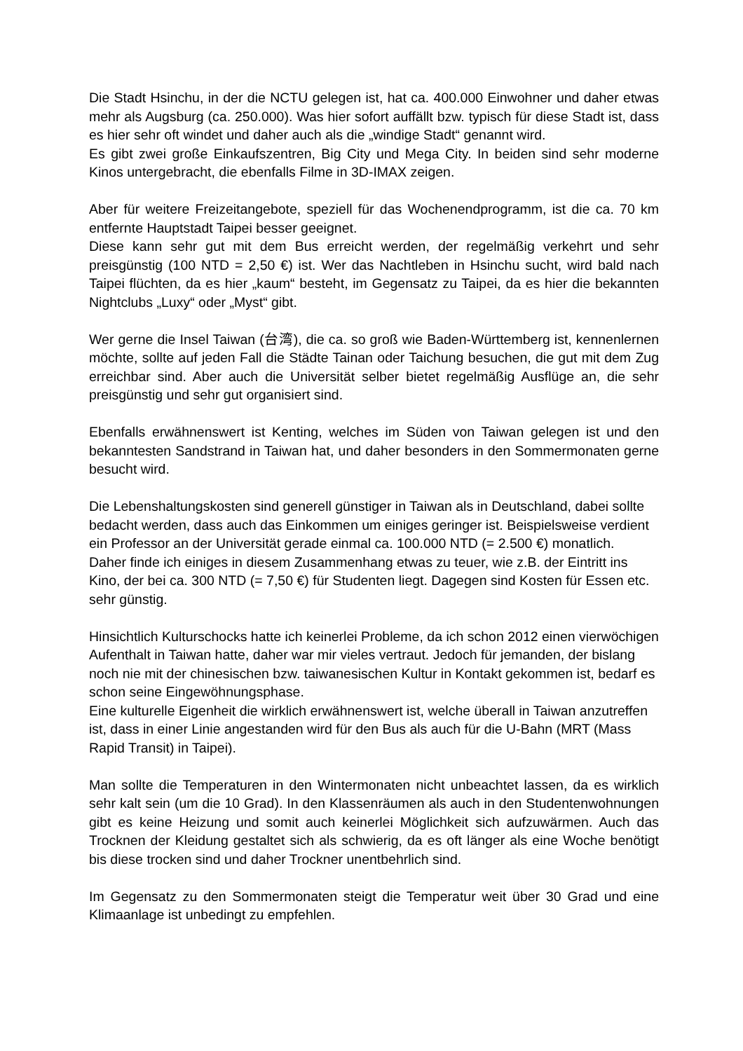Die Stadt Hsinchu, in der die NCTU gelegen ist, hat ca. 400.000 Einwohner und daher etwas mehr als Augsburg (ca. 250.000). Was hier sofort auffällt bzw. typisch für diese Stadt ist, dass es hier sehr oft windet und daher auch als die „windige Stadt“ genannt wird.
Es gibt zwei große Einkaufszentren, Big City und Mega City. In beiden sind sehr moderne Kinos untergebracht, die ebenfalls Filme in 3D-IMAX zeigen.
Aber für weitere Freizeitangebote, speziell für das Wochenendprogramm, ist die ca. 70 km entfernte Hauptstadt Taipei besser geeignet.
Diese kann sehr gut mit dem Bus erreicht werden, der regelmäßig verkehrt und sehr preisgünstig (100 NTD = 2,50 €) ist. Wer das Nachtleben in Hsinchu sucht, wird bald nach Taipei flüchten, da es hier „kaum“ besteht, im Gegensatz zu Taipei, da es hier die bekannten Nightclubs „Luxy“ oder „Myst“ gibt.
Wer gerne die Insel Taiwan (台湾), die ca. so groß wie Baden-Württemberg ist, kennenlernen möchte, sollte auf jeden Fall die Städte Tainan oder Taichung besuchen, die gut mit dem Zug erreichbar sind. Aber auch die Universität selber bietet regelmäßig Ausflüge an, die sehr preisgünstig und sehr gut organisiert sind.
Ebenfalls erwähnenswert ist Kenting, welches im Süden von Taiwan gelegen ist und den bekanntesten Sandstrand in Taiwan hat, und daher besonders in den Sommermonaten gerne besucht wird.
Die Lebenshaltungskosten sind generell günstiger in Taiwan als in Deutschland, dabei sollte bedacht werden, dass auch das Einkommen um einiges geringer ist. Beispielsweise verdient ein Professor an der Universität gerade einmal ca. 100.000 NTD (= 2.500 €) monatlich.
Daher finde ich einiges in diesem Zusammenhang etwas zu teuer, wie z.B. der Eintritt ins Kino, der bei ca. 300 NTD (= 7,50 €) für Studenten liegt. Dagegen sind Kosten für Essen etc. sehr günstig.
Hinsichtlich Kulturschocks hatte ich keinerlei Probleme, da ich schon 2012 einen vierwöchigen Aufenthalt in Taiwan hatte, daher war mir vieles vertraut. Jedoch für jemanden, der bislang noch nie mit der chinesischen bzw. taiwanesischen Kultur in Kontakt gekommen ist, bedarf es schon seine Eingewöhnungsphase.
Eine kulturelle Eigenheit die wirklich erwähnenswert ist, welche überall in Taiwan anzutreffen ist, dass in einer Linie angestanden wird für den Bus als auch für die U-Bahn (MRT (Mass Rapid Transit) in Taipei).
Man sollte die Temperaturen in den Wintermonaten nicht unbeachtet lassen, da es wirklich sehr kalt sein (um die 10 Grad). In den Klassenräumen als auch in den Studentenwohnungen gibt es keine Heizung und somit auch keinerlei Möglichkeit sich aufzuwärmen. Auch das Trocknen der Kleidung gestaltet sich als schwierig, da es oft länger als eine Woche benötigt bis diese trocken sind und daher Trockner unentbehrlich sind.
Im Gegensatz zu den Sommermonaten steigt die Temperatur weit über 30 Grad und eine Klimaanlage ist unbedingt zu empfehlen.